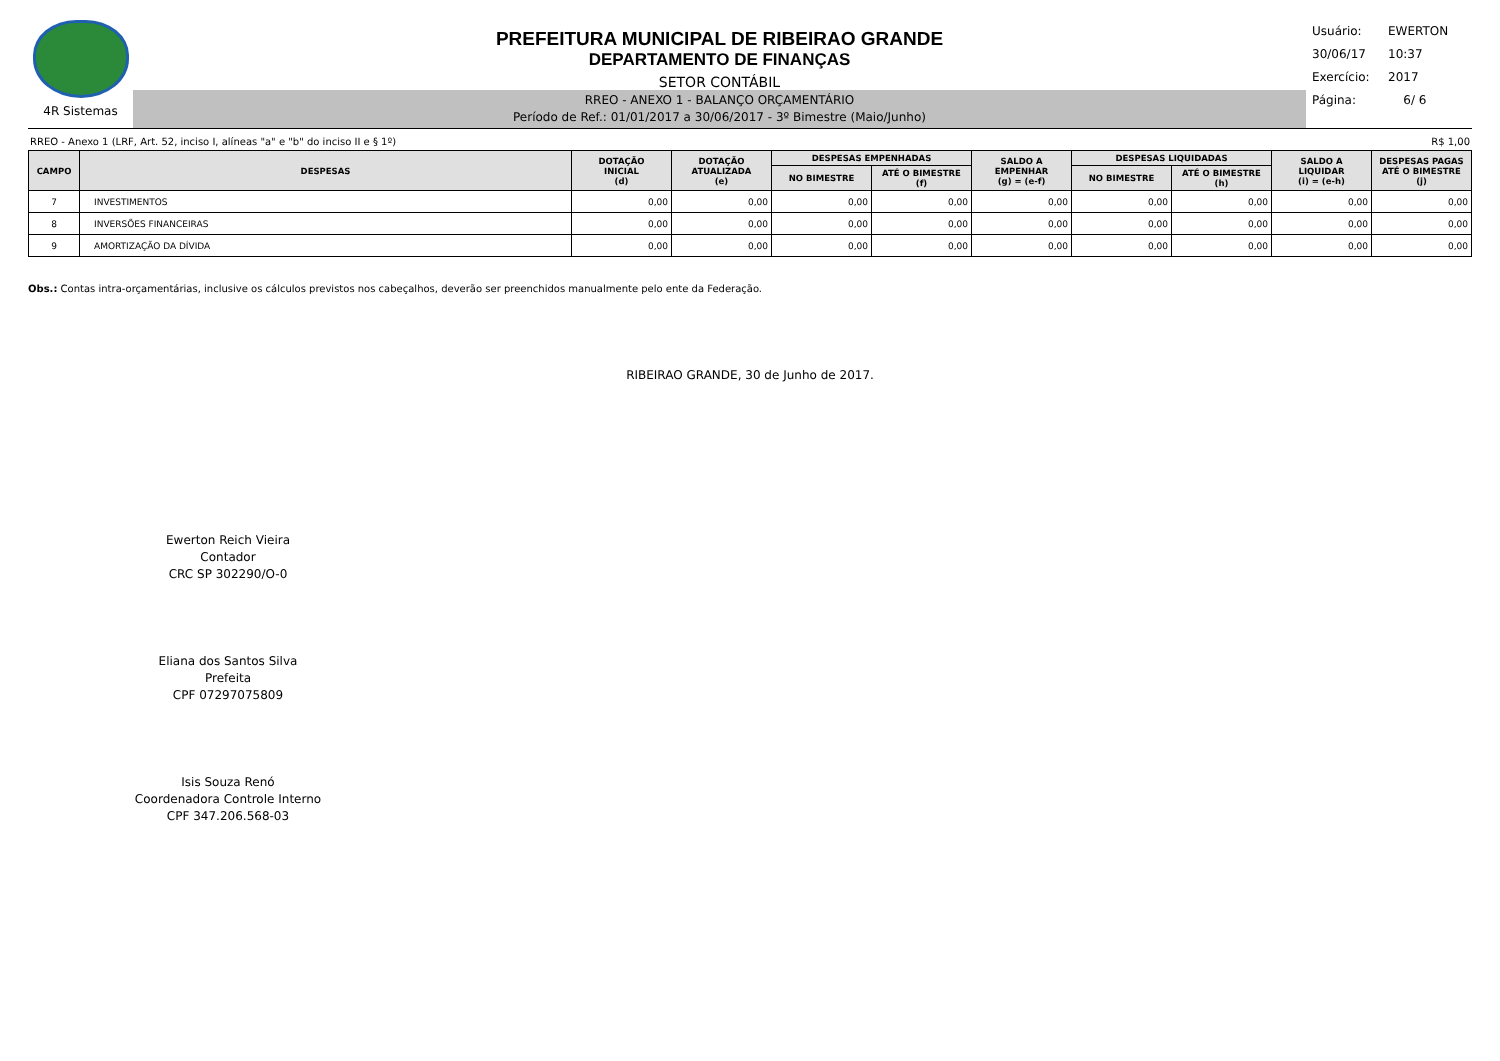4R Sistemas
PREFEITURA MUNICIPAL DE RIBEIRAO GRANDE
DEPARTAMENTO DE FINANÇAS
SETOR CONTÁBIL
RREO - ANEXO 1 - BALANÇO ORÇAMENTÁRIO
Período de Ref.: 01/01/2017 a 30/06/2017 - 3º Bimestre (Maio/Junho)
Usuário: EWERTON
30/06/17 10:37
Exercício: 2017
Página: 6/ 6
RREO - Anexo 1 (LRF, Art. 52, inciso I, alíneas "a" e "b" do inciso II e § 1º) R$ 1,00
| CAMPO | DESPESAS | DOTAÇÃO INICIAL (d) | DOTAÇÃO ATUALIZADA (e) | DESPESAS EMPENHADAS | | SALDO A EMPENHAR (g) = (e-f) | DESPESAS LIQUIDADAS | | SALDO A LIQUIDAR (i) = (e-h) | DESPESAS PAGAS ATÉ O BIMESTRE (j) |
| --- | --- | --- | --- | --- | --- | --- | --- | --- | --- | --- |
| | | | | NO BIMESTRE | ATÉ O BIMESTRE (f) | | NO BIMESTRE | ATÉ O BIMESTRE (h) | | |
| 7 | INVESTIMENTOS | 0,00 | 0,00 | 0,00 | 0,00 | 0,00 | 0,00 | 0,00 | 0,00 | 0,00 |
| 8 | INVERSÕES FINANCEIRAS | 0,00 | 0,00 | 0,00 | 0,00 | 0,00 | 0,00 | 0,00 | 0,00 | 0,00 |
| 9 | AMORTIZAÇÃO DA DÍVIDA | 0,00 | 0,00 | 0,00 | 0,00 | 0,00 | 0,00 | 0,00 | 0,00 | 0,00 |
Obs.: Contas intra-orçamentárias, inclusive os cálculos previstos nos cabeçalhos, deverão ser preenchidos manualmente pelo ente da Federação.
RIBEIRAO GRANDE, 30 de Junho de 2017.
Ewerton Reich Vieira
Contador
CRC SP 302290/O-0
Eliana dos Santos Silva
Prefeita
CPF 07297075809
Isis Souza Renó
Coordenadora Controle Interno
CPF 347.206.568-03